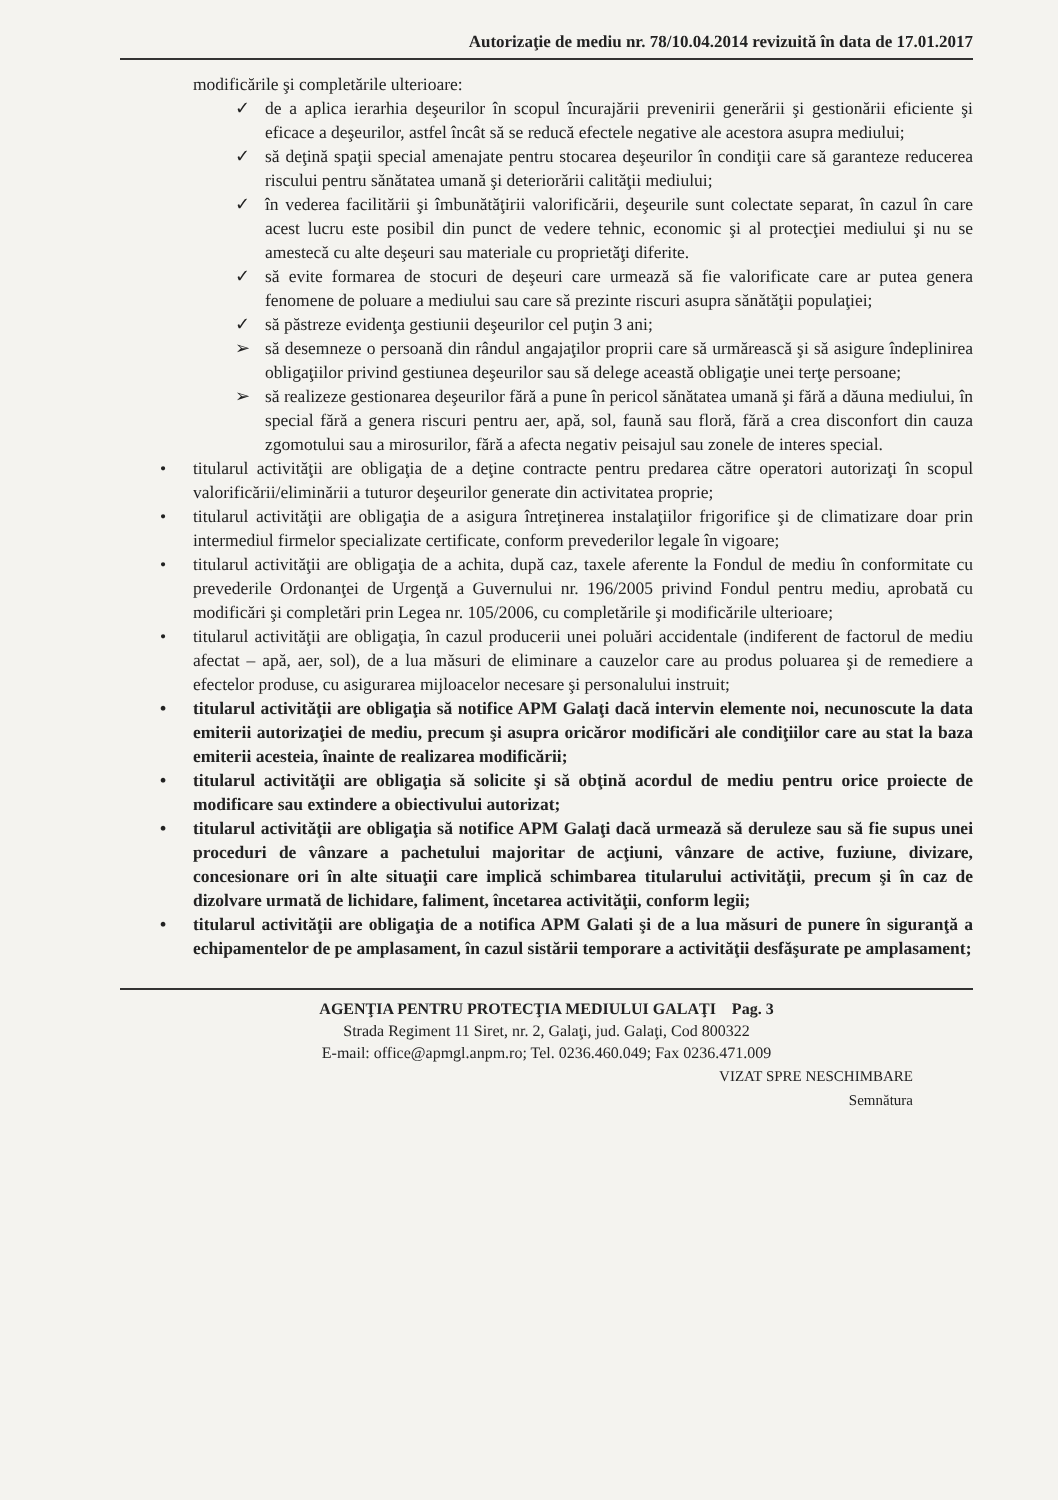Autorizaţie de mediu nr. 78/10.04.2014 revizuită în data de 17.01.2017
modificările şi completările ulterioare:
✓ de a aplica ierarhia deşeurilor în scopul încurajării prevenirii generării şi gestionării eficiente şi eficace a deşeurilor, astfel încât să se reducă efectele negative ale acestora asupra mediului;
✓ să deţină spaţii special amenajate pentru stocarea deşeurilor în condiţii care să garanteze reducerea riscului pentru sănătatea umană şi deteriorării calităţii mediului;
✓ în vederea facilitării şi îmbunătăţirii valorificării, deşeurile sunt colectate separat, în cazul în care acest lucru este posibil din punct de vedere tehnic, economic şi al protecţiei mediului şi nu se amestecă cu alte deşeuri sau materiale cu proprietăţi diferite.
✓ să evite formarea de stocuri de deşeuri care urmează să fie valorificate care ar putea genera fenomene de poluare a mediului sau care să prezinte riscuri asupra sănătăţii populaţiei;
✓ să păstreze evidenţa gestiunii deşeurilor cel puţin 3 ani;
➢ să desemneze o persoană din rândul angajaţilor proprii care să urmărească şi să asigure îndeplinirea obligaţiilor privind gestiunea deşeurilor sau să delege această obligaţie unei terţe persoane;
➢ să realizeze gestionarea deşeurilor fără a pune în pericol sănătatea umană şi fără a dăuna mediului, în special fără a genera riscuri pentru aer, apă, sol, faună sau floră, fără a crea disconfort din cauza zgomotului sau a mirosurilor, fără a afecta negativ peisajul sau zonele de interes special.
• titularul activităţii are obligaţia de a deţine contracte pentru predarea către operatori autorizaţi în scopul valorificării/eliminării a tuturor deşeurilor generate din activitatea proprie;
• titularul activităţii are obligaţia de a asigura întreţinerea instalaţiilor frigorifice şi de climatizare doar prin intermediul firmelor specializate certificate, conform prevederilor legale în vigoare;
• titularul activităţii are obligaţia de a achita, după caz, taxele aferente la Fondul de mediu în conformitate cu prevederile Ordonanţei de Urgenţă a Guvernului nr. 196/2005 privind Fondul pentru mediu, aprobată cu modificări şi completări prin Legea nr. 105/2006, cu completările şi modificările ulterioare;
• titularul activităţii are obligaţia, în cazul producerii unei poluări accidentale (indiferent de factorul de mediu afectat – apă, aer, sol), de a lua măsuri de eliminare a cauzelor care au produs poluarea şi de remediere a efectelor produse, cu asigurarea mijloacelor necesare şi personalului instruit;
• titularul activităţii are obligaţia să notifice APM Galaţi dacă intervin elemente noi, necunoscute la data emiterii autorizaţiei de mediu, precum şi asupra oricăror modificări ale condiţiilor care au stat la baza emiterii acesteia, înainte de realizarea modificării;
• titularul activităţii are obligaţia să solicite şi să obţină acordul de mediu pentru orice proiecte de modificare sau extindere a obiectivului autorizat;
• titularul activităţii are obligaţia să notifice APM Galaţi dacă urmează să deruleze sau să fie supus unei proceduri de vânzare a pachetului majoritar de acţiuni, vânzare de active, fuziune, divizare, concesionare ori în alte situaţii care implică schimbarea titularului activităţii, precum şi în caz de dizolvare urmată de lichidare, faliment, încetarea activităţii, conform legii;
• titularul activităţii are obligaţia de a notifica APM Galati şi de a lua măsuri de punere în siguranţă a echipamentelor de pe amplasament, în cazul sistării temporare a activităţii desfăşurate pe amplasament;
AGENŢIA PENTRU PROTECŢIA MEDIULUI GALAŢI Pag. 3
Strada Regiment 11 Siret, nr. 2, Galaţi, jud. Galaţi, Cod 800322
E-mail: office@apmgl.anpm.ro; Tel. 0236.460.049; Fax 0236.471.009
VIZAT SPRE NESCHIMBARE
Semnătura